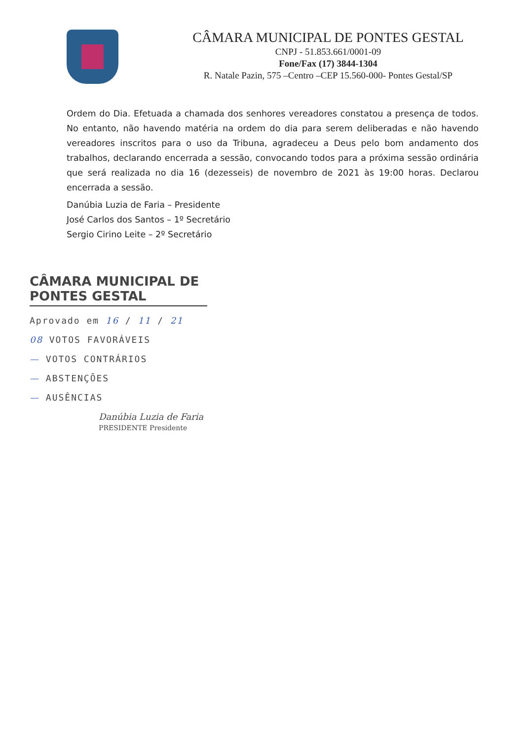CÂMARA MUNICIPAL DE PONTES GESTAL
CNPJ - 51.853.661/0001-09
Fone/Fax (17) 3844-1304
R. Natale Pazin, 575 –Centro –CEP 15.560-000- Pontes Gestal/SP
Ordem do Dia. Efetuada a chamada dos senhores vereadores constatou a presença de todos. No entanto, não havendo matéria na ordem do dia para serem deliberadas e não havendo vereadores inscritos para o uso da Tribuna, agradeceu a Deus pelo bom andamento dos trabalhos, declarando encerrada a sessão, convocando todos para a próxima sessão ordinária que será realizada no dia 16 (dezesseis) de novembro de 2021 às 19:00 horas. Declarou encerrada a sessão.
Danúbia Luzia de Faria – Presidente
José Carlos dos Santos – 1º Secretário
Sergio Cirino Leite – 2º Secretário
CÂMARA MUNICIPAL DE PONTES GESTAL
Aprovado em 16 / 11 / 21
08 VOTOS FAVORÁVEIS
— VOTOS CONTRÁRIOS
— ABSTENÇÕES
— AUSÊNCIAS
Danúbia Luzia de Faria
PRESIDENTE Presidente